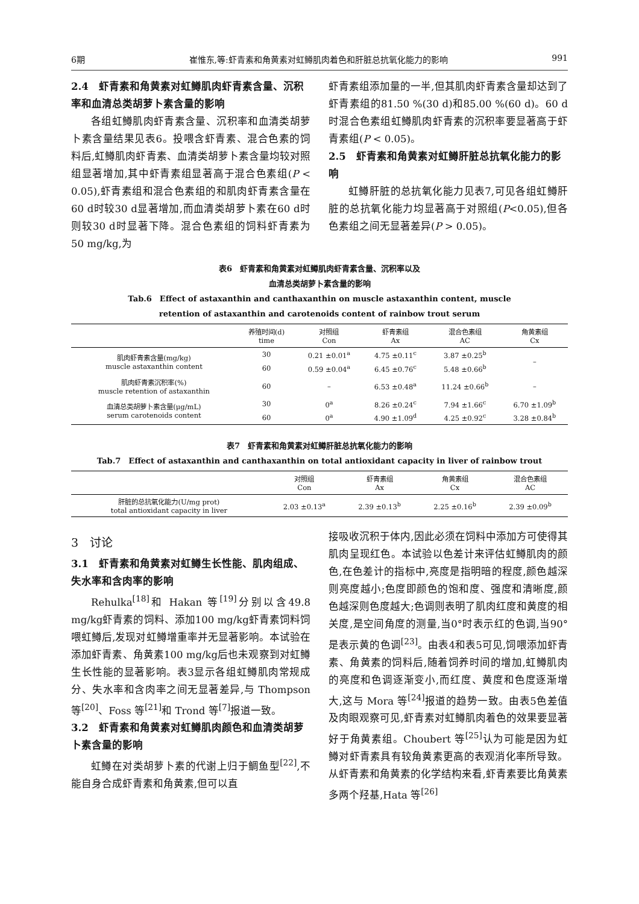6期 崔惟东,等:虾青素和角黄素对虹鳟肌肉着色和肝脏总抗氧化能力的影响 991
2.4　虾青素和角黄素对虹鳟肌肉虾青素含量、沉积率和血清总类胡萝卜素含量的影响
各组虹鳟肌肉虾青素含量、沉积率和血清类胡萝卜素含量结果见表6。投喂含虾青素、混合色素的饲料后,虹鳟肌肉虾青素、血清类胡萝卜素含量均较对照组显著增加,其中虾青素组显著高于混合色素组(P < 0.05),虾青素组和混合色素组的和肌肉虾青素含量在60 d时较30 d显著增加,而血清类胡萝卜素在60 d时则较30 d时显著下降。混合色素组的饲料虾青素为50 mg/kg,为
虾青素组添加量的一半,但其肌肉虾青素含量却达到了虾青素组的81.50 %(30 d)和85.00 %(60 d)。60 d时混合色素组虹鳟肌肉虾青素的沉积率要显著高于虾青素组(P < 0.05)。
2.5　虾青素和角黄素对虹鳟肝脏总抗氧化能力的影响
虹鳟肝脏的总抗氧化能力见表7,可见各组虹鳟肝脏的总抗氧化能力均显著高于对照组(P<0.05),但各色素组之间无显著差异(P > 0.05)。
表6　虾青素和角黄素对虹鳟肌肉虾青素含量、沉积率以及
血清总类胡萝卜素含量的影响
Tab.6　Effect of astaxanthin and canthaxanthin on muscle astaxanthin content, muscle
retention of astaxanthin and carotenoids content of rainbow trout serum
| | 养殖时间(d) time | 对照组 Con | 虾青素组 Ax | 混合色素组 AC | 角黄素组 Cx |
| --- | --- | --- | --- | --- | --- |
| 肌肉虾青素含量(mg/kg) muscle astaxanthin content | 30 | 0.21 ±0.01<sup>a</sup> | 4.75 ±0.11<sup>c</sup> | 3.87 ±0.25<sup>b</sup> | – |
| | 60 | 0.59 ±0.04<sup>a</sup> | 6.45 ±0.76<sup>c</sup> | 5.48 ±0.66<sup>b</sup> | |
| 肌肉虾青素沉积率(%) muscle retention of astaxanthin | 60 | – | 6.53 ±0.48<sup>a</sup> | 11.24 ±0.66<sup>b</sup> | – |
| 血清总类胡萝卜素含量(μg/mL) serum carotenoids content | 30 | 0<sup>a</sup> | 8.26 ±0.24<sup>c</sup> | 7.94 ±1.66<sup>c</sup> | 6.70 ±1.09<sup>b</sup> |
| | 60 | 0<sup>a</sup> | 4.90 ±1.09<sup>d</sup> | 4.25 ±0.92<sup>c</sup> | 3.28 ±0.84<sup>b</sup> |
表7　虾青素和角黄素对虹鳟肝脏总抗氧化能力的影响
Tab.7　Effect of astaxanthin and canthaxanthin on total antioxidant capacity in liver of rainbow trout
| | 对照组 Con | 虾青素组 Ax | 角黄素组 Cx | 混合色素组 AC |
| --- | --- | --- | --- | --- |
| 肝脏的总抗氧化能力(U/mg prot) total antioxidant capacity in liver | 2.03 ±0.13<sup>a</sup> | 2.39 ±0.13<sup>b</sup> | 2.25 ±0.16<sup>b</sup> | 2.39 ±0.09<sup>b</sup> |
3　讨论
3.1　虾青素和角黄素对虹鳟生长性能、肌肉组成、失水率和含肉率的影响
Rehulka<sup>[18]</sup>和 Hakan 等<sup>[19]</sup>分别以含49.8 mg/kg虾青素的饲料、添加100 mg/kg虾青素饲料饲喂虹鳟后,发现对虹鳟增重率并无显著影响。本试验在添加虾青素、角黄素100 mg/kg后也未观察到对虹鳟生长性能的显著影响。表3显示各组虹鳟肌肉常规成分、失水率和含肉率之间无显著差异,与 Thompson 等<sup>[20]</sup>、Foss 等<sup>[21]</sup>和 Trond 等<sup>[7]</sup>报道一致。
3.2　虾青素和角黄素对虹鳟肌肉颜色和血清类胡萝卜素含量的影响
虹鳟在对类胡萝卜素的代谢上归于鲷鱼型<sup>[22]</sup>,不能自身合成虾青素和角黄素,但可以直
接吸收沉积于体内,因此必须在饲料中添加方可使得其肌肉呈现红色。本试验以色差计来评估虹鳟肌肉的颜色,在色差计的指标中,亮度是指明暗的程度,颜色越深则亮度越小;色度即颜色的饱和度、强度和清晰度,颜色越深则色度越大;色调则表明了肌肉红度和黄度的相关度,是空间角度的测量,当0°时表示红的色调,当90°是表示黄的色调<sup>[23]</sup>。由表4和表5可见,饲喂添加虾青素、角黄素的饲料后,随着饲养时间的增加,虹鳟肌肉的亮度和色调逐渐变小,而红度、黄度和色度逐渐增大,这与 Mora 等<sup>[24]</sup>报道的趋势一致。由表5色差值及肉眼观察可见,虾青素对虹鳟肌肉着色的效果要显著好于角黄素组。Choubert 等<sup>[25]</sup>认为可能是因为虹鳟对虾青素具有较角黄素更高的表观消化率所导致。从虾青素和角黄素的化学结构来看,虾青素要比角黄素多两个羟基,Hata 等<sup>[26]</sup>